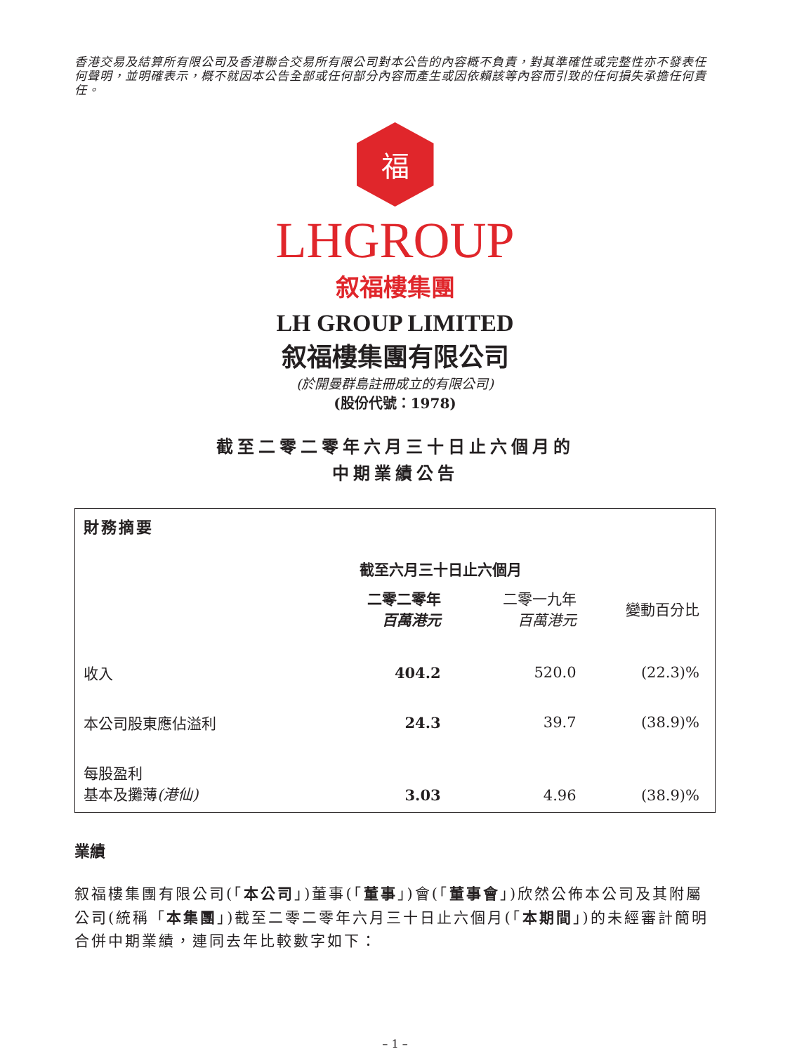香港交易及結算所有限公司及香港聯合交易所有限公司對本公告的內容概不負責，對其準確性或完整性亦不發表任何聲明，並明確表示，概不就因本公告全部或任何部分內容而產生或因依賴該等內容而引致的任何損失承擔任何責任。
福
LHGROUP
叙福樓集團
LH GROUP LIMITED
叙福樓集團有限公司
(於開曼群島註冊成立的有限公司)
(股份代號：1978)
截至二零二零年六月三十日止六個月的
中期業績公告
財務摘要
| | 截至六月三十日止六個月 | | |
| | 二零二零年 百萬港元 | 二零一九年 百萬港元 | 變動百分比 |
| 收入 | 404.2 | 520.0 | (22.3)% |
| 本公司股東應佔溢利 | 24.3 | 39.7 | (38.9)% |
| 每股盈利 基本及攤薄 (港仙) | 3.03 | 4.96 | (38.9)% |
業績
叙福樓集團有限公司(「本公司」)董事(「董事」)會(「董事會」)欣然公佈本公司及其附屬公司(統稱「本集團」)截至二零二零年六月三十日止六個月(「本期間」)的未經審計簡明合併中期業績，連同去年比較數字如下：
– 1 –